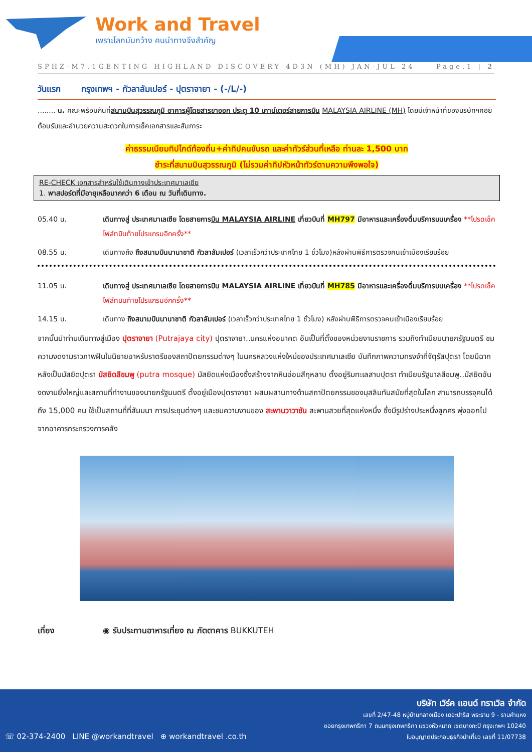Work and Travel
เพราะโลกมันกว้าง คนนำทางจึงสำคัญ
SPHZ-M7.1GENTING HIGHLAND DISCOVERY 4D3N (MH) JAN-JUL 24 Page.1 | 2
วันแรก กรุงเทพฯ - กัวลาลัมเปอร์ - ปุตราจายา - (-/L/-)
........ น. คณะพร้อมกันที่สนามบินสุวรรณภูมิ อาคารผู้โดยสารขาออก ประตู 10 เคาน์เตอร์สายการบิน MALAYSIA AIRLINE (MH) โดยมีเจ้าหน้าที่ของบริษัทฯคอยต้อนรับและอำนวยความสะดวกในการเช็คเอกสารและสัมภาระ
ค่าธรรมเนียมทิปไกด์ท้องถิ่น+ค่าทิปคนขับรถ และค่าทัวร์ส่วนที่เหลือ ท่านละ 1,500 บาท
ชำระที่สนามบินสุวรรณภูมิ (ไม่รวมค่าทิปหัวหน้าทัวร์ตามความพึงพอใจ)
RE-CHECK เอกสารสำหรับใช้เดินทางเข้าประเทศมาเลเซีย
1. พาสปอร์ตที่มีอายุเหลือมากกว่า 6 เดือน ณ วันที่เดินทาง.
05.40 น. เดินทางสู่ ประเทศมาเลเซีย โดยสายการบิน MALAYSIA AIRLINE เที่ยวบินที่ MH797 มีอาหารและเครื่องดื่มบริการบนเครื่อง **โปรดเช็คไฟล์ทบินท้ายโปรแกรมอีกครั้ง**
08.55 น. เดินทางถึง ถึงสนามบินนานาชาติ กัวลาลัมเปอร์ (เวลาเร็วกว่าประเทศไทย 1 ชั่วโมง)หลังผ่านพิธีการตรวจคนเข้าเมืองเรียบร้อย
11.05 น. เดินทางสู่ ประเทศมาเลเซีย โดยสายการบิน MALAYSIA AIRLINE เที่ยวบินที่ MH785 มีอาหารและเครื่องดื่มบริการบนเครื่อง **โปรดเช็คไฟล์ทบินท้ายโปรแกรมอีกครั้ง**
14.15 น. เดินทาง ถึงสนามบินนานาชาติ กัวลาลัมเปอร์ (เวลาเร็วกว่าประเทศไทย 1 ชั่วโมง) หลังผ่านพิธีการตรวจคนเข้าเมืองเรียบร้อย
จากนั้นนำท่านเดินทางสู่เมือง ปุตราจายา (Putrajaya city) ปุตราจายา..นครแห่งอนาคต อันเป็นที่ตั้งของหน่วยงานราชการ รวมถึงทำเนียบนายกรัฐมนตรี ชมความงดงามราวภาพฝันในนิยายอาหรับราตรีของสถาปัตยกรรมต่างๆ ในนครหลวงแห่งใหม่ของประเทศมาเลเซีย บันทึกภาพความทรงจำที่จัตุรัสปุตรา โดยมีฉากหลังเป็นมัสยิดปุตรา มัสยิดสีชมพู (putra mosque) มัสยิดแห่งเมืองซึ่งสร้างจากหินอ่อนสีกุหลาบ ตั้งอยู่ริมทะเลสาบปุตรา ทำเนียบรัฐบาลสีชมพู..มัสยิดอันงดงามยิ่งใหญ่และสถานที่ทำงานของนายกรัฐมนตรี ตั้งอยู่เมืองปุตราจายา ผสมผสานทางด้านสถาปัตยกรรมของมุสลิมทันสมัยที่สุดในโลก สามารถบรรจุคนได้ถึง 15,000 คน ใช้เป็นสถานที่ที่สัมมนา การประชุมต่างๆ และชมความงามของ สะพานวาวาซัน สะพานสวยที่สุดแห่งหนึ่ง ซึ่งมีรูปร่างประหนึ่งลูกศร พุ่งออกไปจากอาคารกระทรวงการคลัง
เที่ยง ◉ รับประทานอาหารเที่ยง ณ ภัตตาคาร BUKKUTEH
☏ 02-374-2400 LINE @workandtravel ⊕ workandtravel .co.th
บริษัท เวิร์ค แอนด์ ทราเวิล จำกัด
เลขที่ 2/47-48 หมู่บ้านกลางเมือง เดอะปารีส พระราม 9 - รามคำแหง
ซอยกรุงเทพกรีฑา 7 ถนนกรุงเทพกรีฑา แขวงหัวหมาก เขตบางกะปิ กรุงเทพฯ 10240
ใบอนุญาตประกอบธุรกิจนำเที่ยว เลขที่ 11/07738